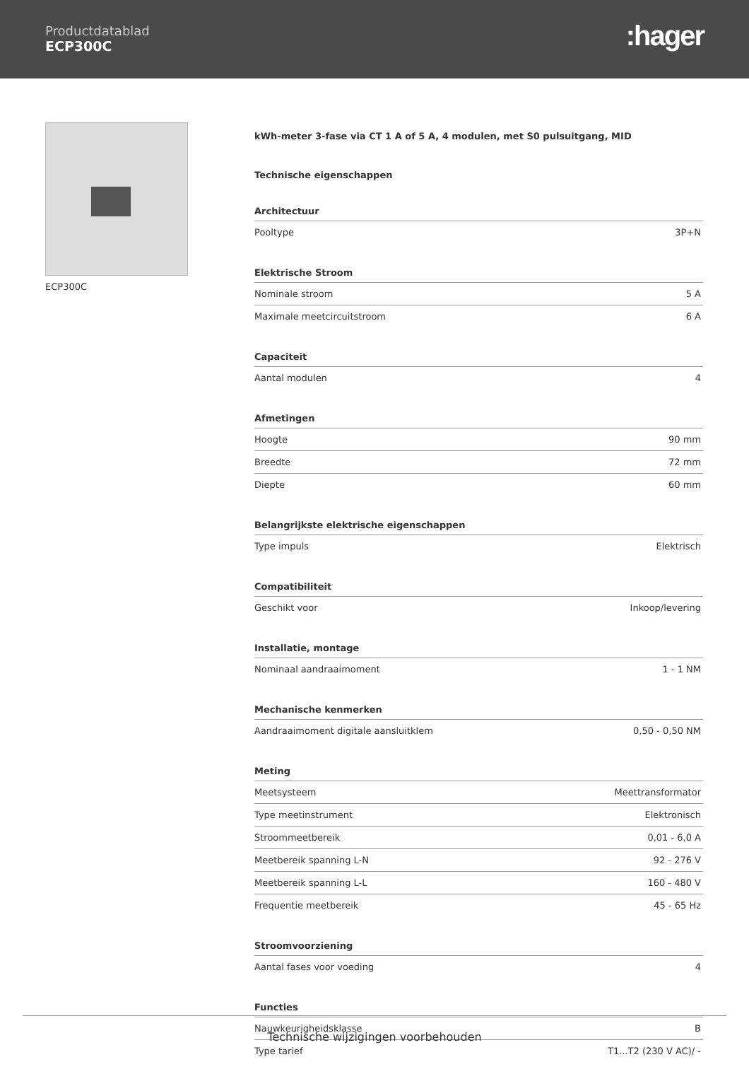Productdatablad
ECP300C
:hager
ECP300C
kWh-meter 3-fase via CT 1 A of 5 A, 4 modulen, met S0 pulsuitgang, MID
Technische eigenschappen
| Architectuur | |
| --- | --- |
| Pooltype | 3P+N |
| Elektrische Stroom | |
| --- | --- |
| Nominale stroom | 5 A |
| Maximale meetcircuitstroom | 6 A |
| Capaciteit | |
| --- | --- |
| Aantal modulen | 4 |
| Afmetingen | |
| --- | --- |
| Hoogte | 90 mm |
| Breedte | 72 mm |
| Diepte | 60 mm |
| Belangrijkste elektrische eigenschappen | |
| --- | --- |
| Type impuls | Elektrisch |
| Compatibiliteit | |
| --- | --- |
| Geschikt voor | Inkoop/levering |
| Installatie, montage | |
| --- | --- |
| Nominaal aandraaimoment | 1 - 1 NM |
| Mechanische kenmerken | |
| --- | --- |
| Aandraaimoment digitale aansluitklem | 0,50 - 0,50 NM |
| Meting | |
| --- | --- |
| Meetsysteem | Meettransformator |
| Type meetinstrument | Elektronisch |
| Stroommeetbereik | 0,01 - 6,0 A |
| Meetbereik spanning L-N | 92 - 276 V |
| Meetbereik spanning L-L | 160 - 480 V |
| Frequentie meetbereik | 45 - 65 Hz |
| Stroomvoorziening | |
| --- | --- |
| Aantal fases voor voeding | 4 |
| Functies | |
| --- | --- |
| Nauwkeurigheidsklasse | B |
| Type tarief | T1...T2 (230 V AC)/ - |
Technische wijzigingen voorbehouden